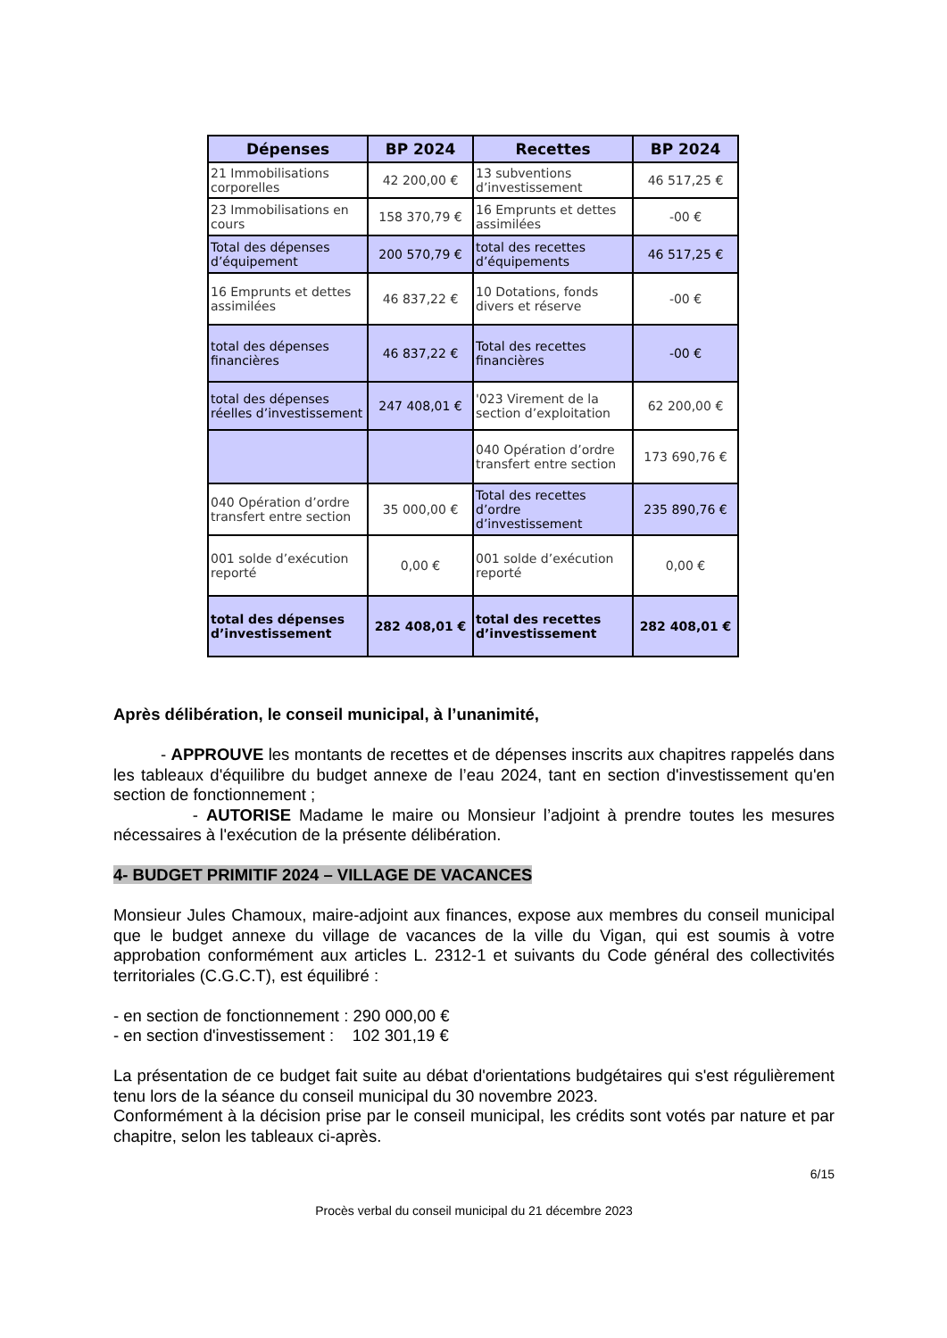| Dépenses | BP 2024 | Recettes | BP 2024 |
| --- | --- | --- | --- |
| 21 Immobilisations corporelles | 42 200,00 € | 13 subventions d’investissement | 46 517,25 € |
| 23 Immobilisations en cours | 158 370,79 € | 16 Emprunts et dettes assimilées | -00 € |
| Total des dépenses d’équipement | 200 570,79 € | total des recettes d’équipements | 46 517,25 € |
| 16 Emprunts et dettes assimilées | 46 837,22 € | 10 Dotations, fonds divers et réserve | -00 € |
| total des dépenses financières | 46 837,22 € | Total des recettes financières | -00 € |
| total des dépenses réelles d’investissement | 247 408,01 € | '023 Virement de la section d’exploitation | 62 200,00 € |
| | | 040 Opération d’ordre transfert entre section | 173 690,76 € |
| 040 Opération d’ordre transfert entre section | 35 000,00 € | Total des recettes d’ordre d’investissement | 235 890,76 € |
| 001 solde d’exécution reporté | 0,00 € | 001 solde d’exécution reporté | 0,00 € |
| total des dépenses d’investissement | 282 408,01 € | total des recettes d’investissement | 282 408,01 € |
Après délibération, le conseil municipal, à l’unanimité,
- APPROUVE les montants de recettes et de dépenses inscrits aux chapitres rappelés dans les tableaux d'équilibre du budget annexe de l’eau 2024, tant en section d'investissement qu'en section de fonctionnement ;
- AUTORISE Madame le maire ou Monsieur l’adjoint à prendre toutes les mesures nécessaires à l'exécution de la présente délibération.
4- BUDGET PRIMITIF 2024 – VILLAGE DE VACANCES
Monsieur Jules Chamoux, maire-adjoint aux finances, expose aux membres du conseil municipal que le budget annexe du village de vacances de la ville du Vigan, qui est soumis à votre approbation conformément aux articles L. 2312-1 et suivants du Code général des collectivités territoriales (C.G.C.T), est équilibré :
- en section de fonctionnement : 290 000,00 €
- en section d'investissement : 102 301,19 €
La présentation de ce budget fait suite au débat d'orientations budgétaires qui s'est régulièrement tenu lors de la séance du conseil municipal du 30 novembre 2023.
Conformément à la décision prise par le conseil municipal, les crédits sont votés par nature et par chapitre, selon les tableaux ci-après.
6/15
Procès verbal du conseil municipal du 21 décembre 2023